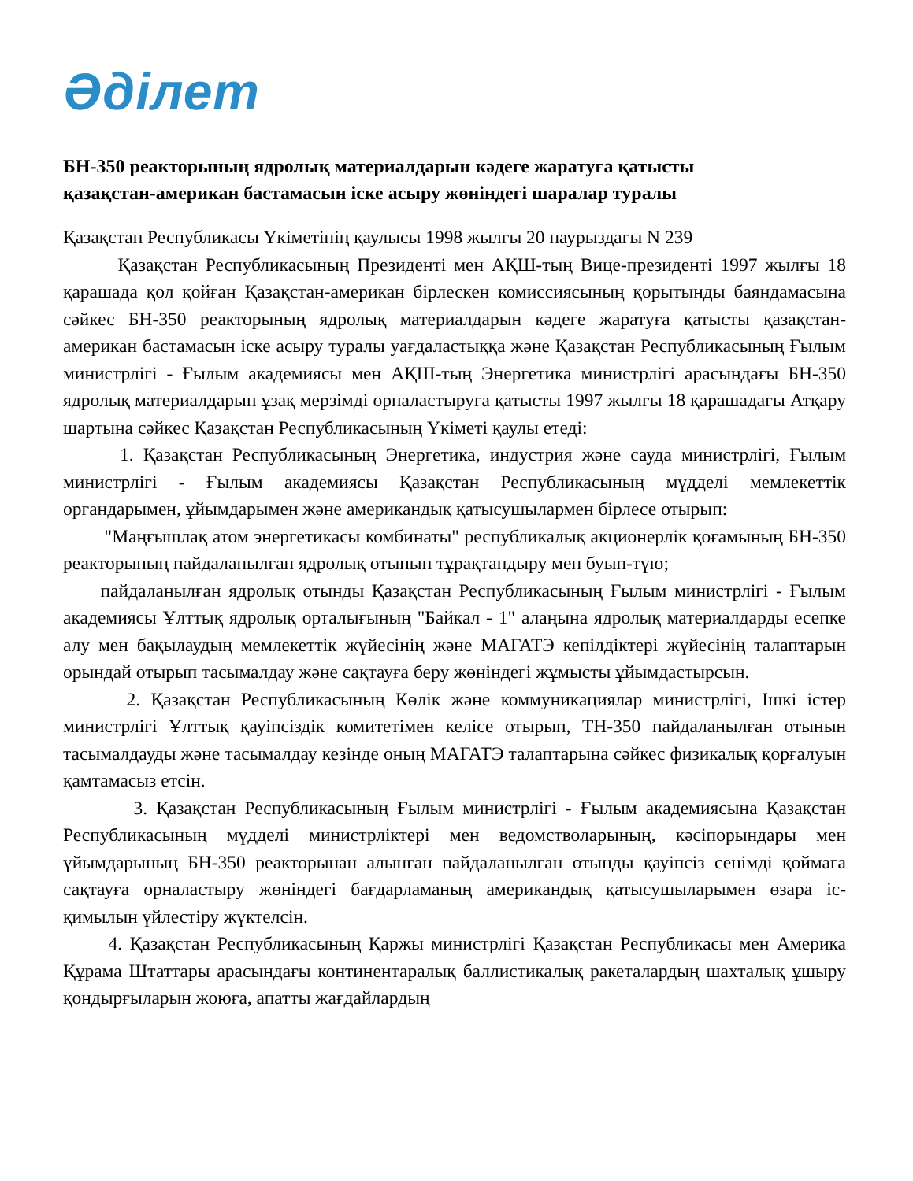Әділет
БН-350 реакторының ядролық материалдарын кәдеге жаратуға қатысты
қазақстан-американ бастамасын іске асыру жөніндегі шаралар туралы
Қазақстан Республикасы Үкіметінің қаулысы 1998 жылғы 20 наурыздағы N 239
Қазақстан Республикасының Президенті мен АҚШ-тың Вице-президенті 1997 жылғы 18 қарашада қол қойған Қазақстан-американ бірлескен комиссиясының қорытынды баяндамасына сәйкес БН-350 реакторының ядролық материалдарын кәдеге жаратуға қатысты қазақстан-американ бастамасын іске асыру туралы уағдаластыққа және Қазақстан Республикасының Ғылым министрлігі - Ғылым академиясы мен АҚШ-тың Энергетика министрлігі арасындағы БН-350 ядролық материалдарын ұзақ мерзімді орналастыруға қатысты 1997 жылғы 18 қарашадағы Атқару шартына сәйкес Қазақстан Республикасының Үкіметі қаулы етеді:
1. Қазақстан Республикасының Энергетика, индустрия және сауда министрлігі, Ғылым министрлігі - Ғылым академиясы Қазақстан Республикасының мүдделі мемлекеттік органдарымен, ұйымдарымен және американдық қатысушылармен бірлесе отырып:
"Маңғышлақ атом энергетикасы комбинаты" республикалық акционерлік қоғамының БН-350 реакторының пайдаланылған ядролық отынын тұрақтандыру мен буып-түю;
пайдаланылған ядролық отынды Қазақстан Республикасының Ғылым министрлігі - Ғылым академиясы Ұлттық ядролық орталығының "Байкал - 1" алаңына ядролық материалдарды есепке алу мен бақылаудың мемлекеттік жүйесінің және МАГАТЭ кепілдіктері жүйесінің талаптарын орындай отырып тасымалдау және сақтауға беру жөніндегі жұмысты ұйымдастырсын.
2. Қазақстан Республикасының Көлік және коммуникациялар министрлігі, Ішкі істер министрлігі Ұлттық қауіпсіздік комитетімен келісе отырып, ТН-350 пайдаланылған отынын тасымалдауды және тасымалдау кезінде оның МАГАТЭ талаптарына сәйкес физикалық қорғалуын қамтамасыз етсін.
3. Қазақстан Республикасының Ғылым министрлігі - Ғылым академиясына Қазақстан Республикасының мүдделі министрліктері мен ведомстволарының, кәсіпорындары мен ұйымдарының БН-350 реакторынан алынған пайдаланылған отынды қауіпсіз сенімді қоймаға сақтауға орналастыру жөніндегі бағдарламаның американдық қатысушыларымен өзара іс-қимылын үйлестіру жүктелсін.
4. Қазақстан Республикасының Қаржы министрлігі Қазақстан Республикасы мен Америка Құрама Штаттары арасындағы континентаралық баллистикалық ракеталардың шахталық ұшыру қондырғыларын жоюға, апатты жағдайлардың